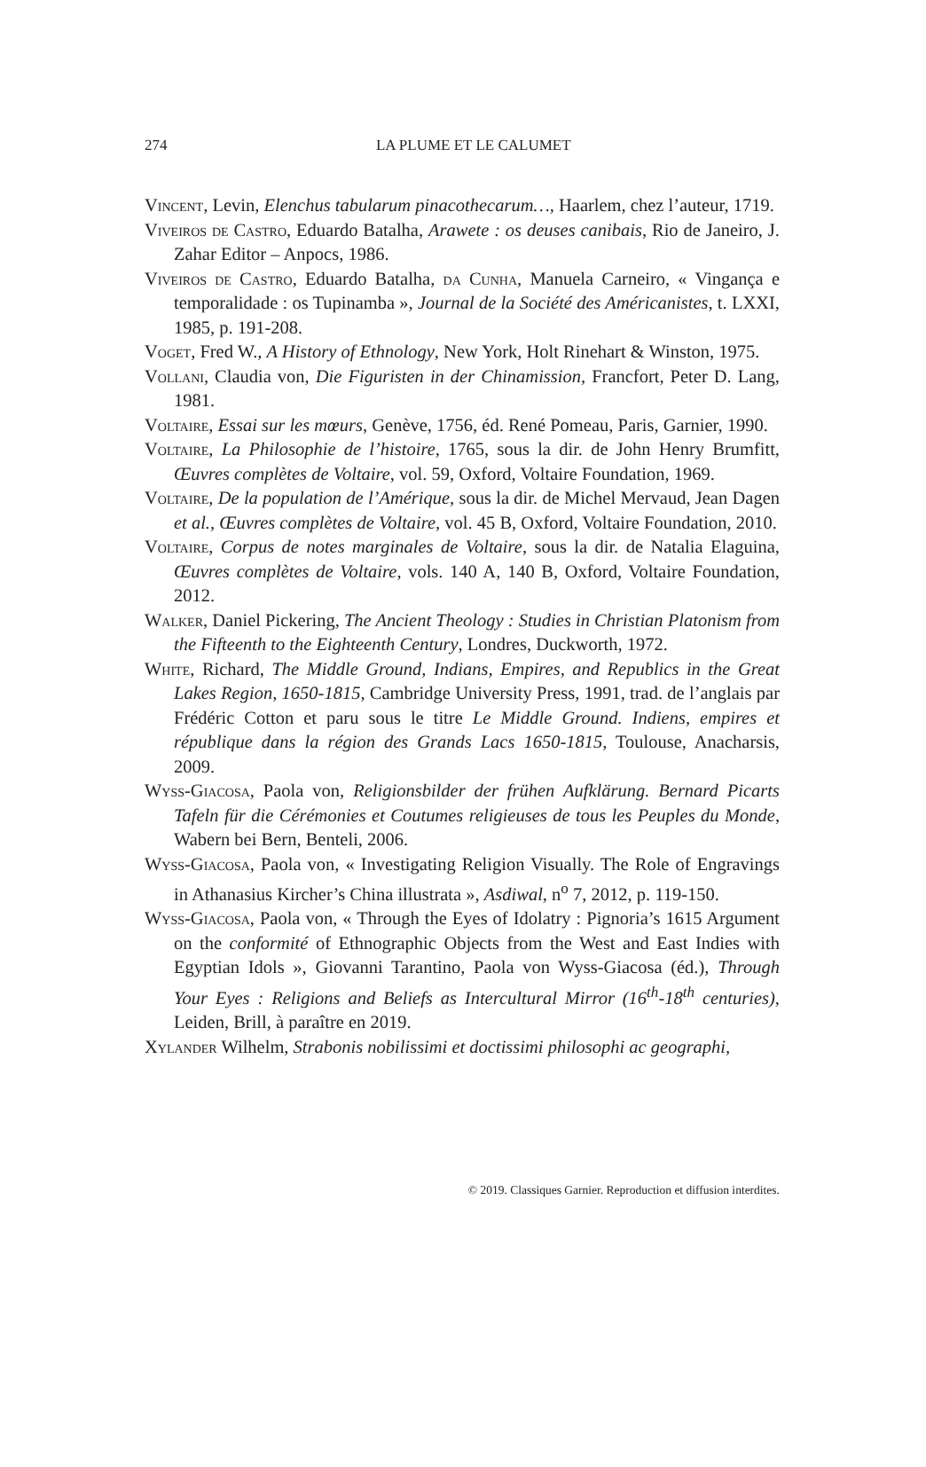274
LA PLUME ET LE CALUMET
Vincent, Levin, Elenchus tabularum pinacothecarum…, Haarlem, chez l’auteur, 1719.
Viveiros de Castro, Eduardo Batalha, Arawete : os deuses canibais, Rio de Janeiro, J. Zahar Editor – Anpocs, 1986.
Viveiros de Castro, Eduardo Batalha, da Cunha, Manuela Carneiro, « Vingança e temporalidade : os Tupinamba », Journal de la Société des Américanistes, t. LXXI, 1985, p. 191-208.
Voget, Fred W., A History of Ethnology, New York, Holt Rinehart & Winston, 1975.
Vollani, Claudia von, Die Figuristen in der Chinamission, Francfort, Peter D. Lang, 1981.
Voltaire, Essai sur les mœurs, Genève, 1756, éd. René Pomeau, Paris, Garnier, 1990.
Voltaire, La Philosophie de l’histoire, 1765, sous la dir. de John Henry Brumfitt, Œuvres complètes de Voltaire, vol. 59, Oxford, Voltaire Foundation, 1969.
Voltaire, De la population de l’Amérique, sous la dir. de Michel Mervaud, Jean Dagen et al., Œuvres complètes de Voltaire, vol. 45 B, Oxford, Voltaire Foundation, 2010.
Voltaire, Corpus de notes marginales de Voltaire, sous la dir. de Natalia Elaguina, Œuvres complètes de Voltaire, vols. 140 A, 140 B, Oxford, Voltaire Foundation, 2012.
Walker, Daniel Pickering, The Ancient Theology : Studies in Christian Platonism from the Fifteenth to the Eighteenth Century, Londres, Duckworth, 1972.
White, Richard, The Middle Ground, Indians, Empires, and Republics in the Great Lakes Region, 1650-1815, Cambridge University Press, 1991, trad. de l’anglais par Frédéric Cotton et paru sous le titre Le Middle Ground. Indiens, empires et république dans la région des Grands Lacs 1650-1815, Toulouse, Anacharsis, 2009.
Wyss-Giacosa, Paola von, Religionsbilder der frühen Aufklärung. Bernard Picarts Tafeln für die Cérémonies et Coutumes religieuses de tous les Peuples du Monde, Wabern bei Bern, Benteli, 2006.
Wyss-Giacosa, Paola von, « Investigating Religion Visually. The Role of Engravings in Athanasius Kircher’s China illustrata », Asdiwal, n<sup>o</sup> 7, 2012, p. 119-150.
Wyss-Giacosa, Paola von, « Through the Eyes of Idolatry : Pignoria’s 1615 Argument on the conformité of Ethnographic Objects from the West and East Indies with Egyptian Idols », Giovanni Tarantino, Paola von Wyss-Giacosa (éd.), Through Your Eyes : Religions and Beliefs as Intercultural Mirror (16<sup>th</sup>-18<sup>th</sup> centuries), Leiden, Brill, à paraître en 2019.
Xylander Wilhelm, Strabonis nobilissimi et doctissimi philosophi ac geographi,
© 2019. Classiques Garnier. Reproduction et diffusion interdites.